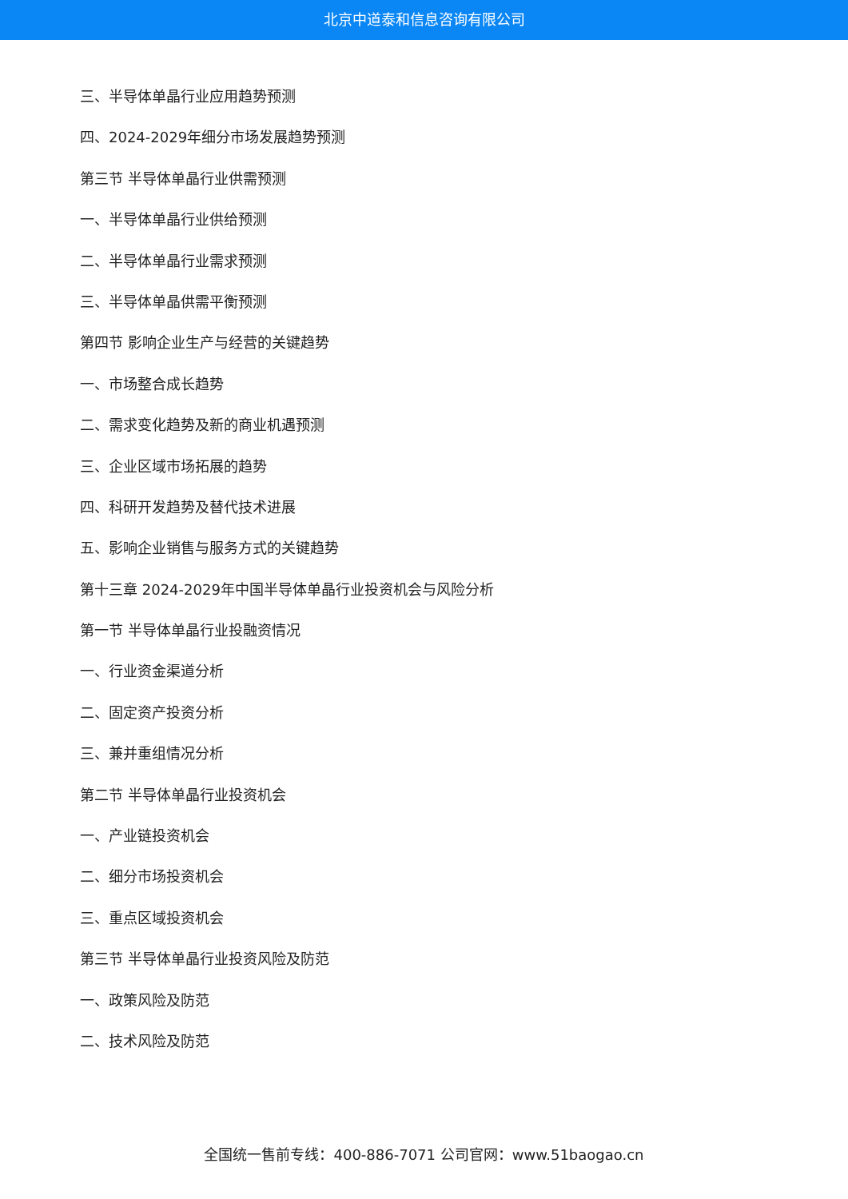北京中道泰和信息咨询有限公司
三、半导体单晶行业应用趋势预测
四、2024-2029年细分市场发展趋势预测
第三节 半导体单晶行业供需预测
一、半导体单晶行业供给预测
二、半导体单晶行业需求预测
三、半导体单晶供需平衡预测
第四节 影响企业生产与经营的关键趋势
一、市场整合成长趋势
二、需求变化趋势及新的商业机遇预测
三、企业区域市场拓展的趋势
四、科研开发趋势及替代技术进展
五、影响企业销售与服务方式的关键趋势
第十三章 2024-2029年中国半导体单晶行业投资机会与风险分析
第一节 半导体单晶行业投融资情况
一、行业资金渠道分析
二、固定资产投资分析
三、兼并重组情况分析
第二节 半导体单晶行业投资机会
一、产业链投资机会
二、细分市场投资机会
三、重点区域投资机会
第三节 半导体单晶行业投资风险及防范
一、政策风险及防范
二、技术风险及防范
全国统一售前专线：400-886-7071 公司官网：www.51baogao.cn